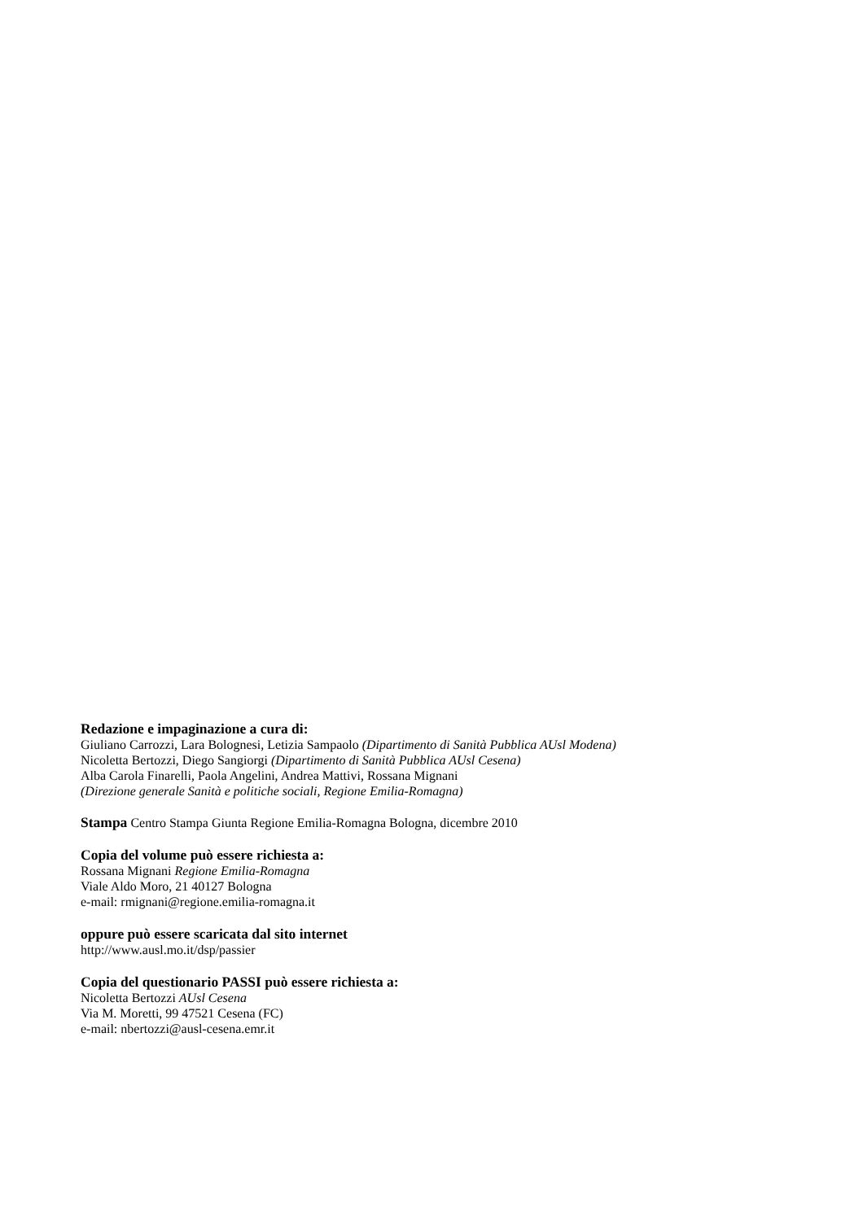Redazione e impaginazione a cura di:
Giuliano Carrozzi, Lara Bolognesi, Letizia Sampaolo (Dipartimento di Sanità Pubblica AUsl Modena)
Nicoletta Bertozzi, Diego Sangiorgi (Dipartimento di Sanità Pubblica AUsl Cesena)
Alba Carola Finarelli, Paola Angelini, Andrea Mattivi, Rossana Mignani
(Direzione generale Sanità e politiche sociali, Regione Emilia-Romagna)
Stampa Centro Stampa Giunta Regione Emilia-Romagna Bologna, dicembre 2010
Copia del volume può essere richiesta a:
Rossana Mignani Regione Emilia-Romagna
Viale Aldo Moro, 21 40127 Bologna
e-mail: rmignani@regione.emilia-romagna.it
oppure può essere scaricata dal sito internet
http://www.ausl.mo.it/dsp/passier
Copia del questionario PASSI può essere richiesta a:
Nicoletta Bertozzi AUsl Cesena
Via M. Moretti, 99 47521 Cesena (FC)
e-mail: nbertozzi@ausl-cesena.emr.it